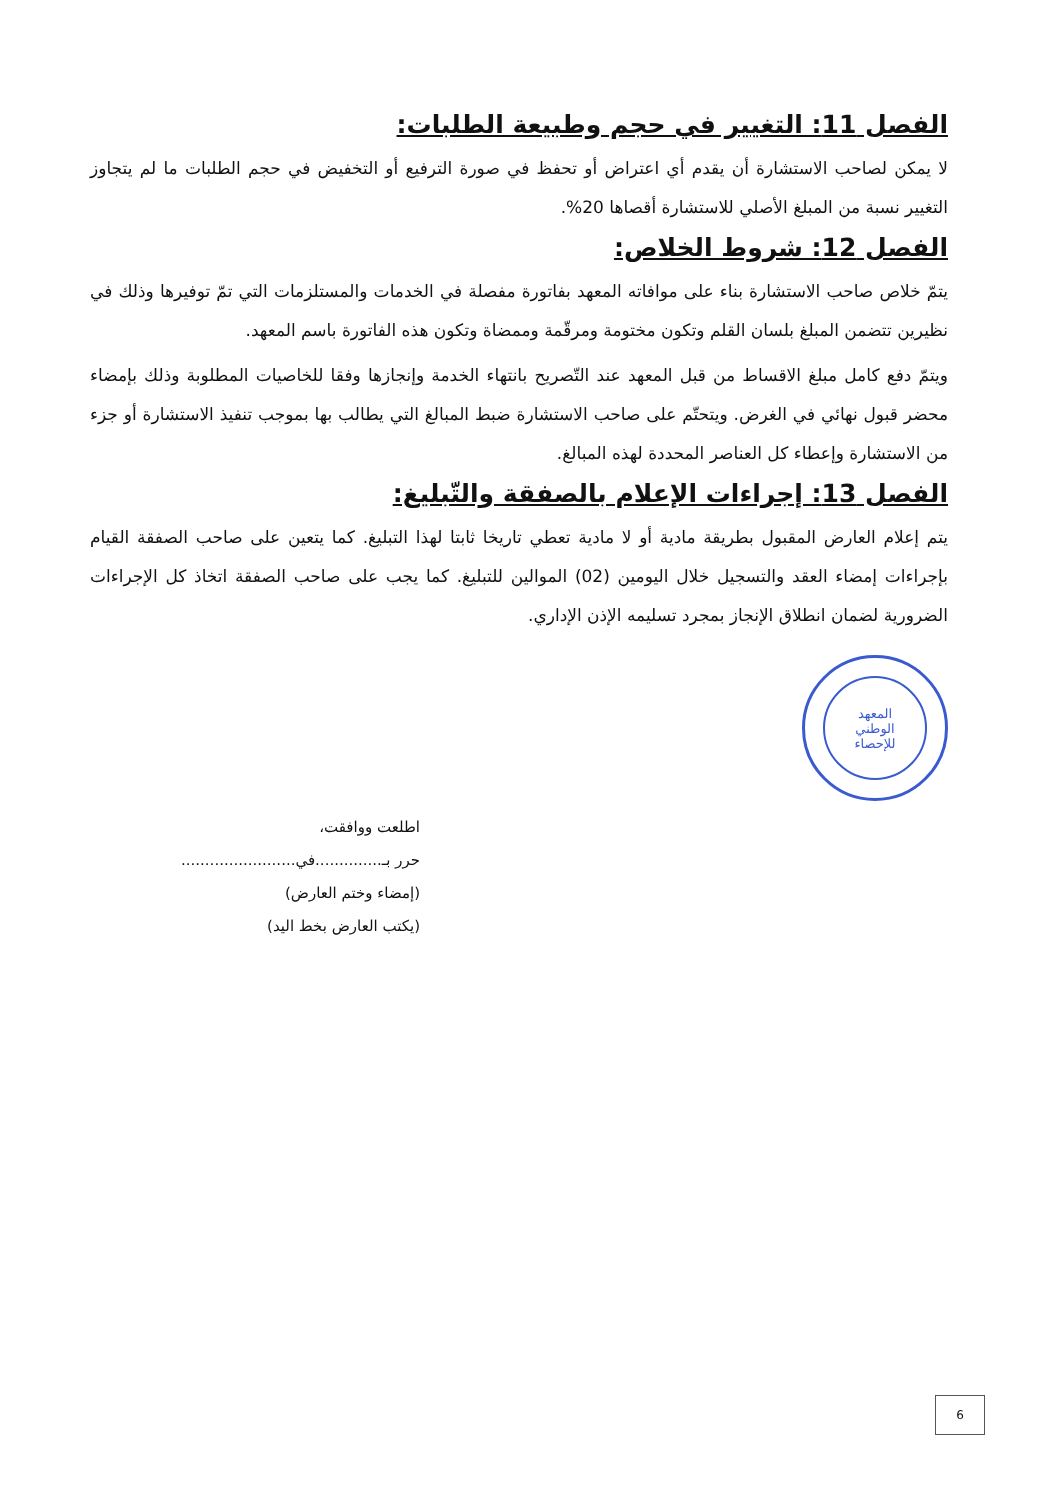الفصل 11: التغيير في حجم وطبيعة الطلبات:
لا يمكن لصاحب الاستشارة أن يقدم أي اعتراض أو تحفظ في صورة الترفيع أو التخفيض في حجم الطلبات ما لم يتجاوز التغيير نسبة من المبلغ الأصلي للاستشارة أقصاها 20%.
الفصل 12: شروط الخلاص:
يتمّ خلاص صاحب الاستشارة بناء على موافاته المعهد بفاتورة مفصلة في الخدمات والمستلزمات التي تمّ توفيرها وذلك في نظيرين تتضمن المبلغ بلسان القلم وتكون مختومة ومرقّمة وممضاة وتكون هذه الفاتورة باسم المعهد.
ويتمّ دفع كامل مبلغ الاقساط من قبل المعهد عند التّصريح بانتهاء الخدمة وإنجازها وفقا للخاصيات المطلوبة وذلك بإمضاء محضر قبول نهائي في الغرض. ويتحتّم على صاحب الاستشارة ضبط المبالغ التي يطالب بها بموجب تنفيذ الاستشارة أو جزء من الاستشارة وإعطاء كل العناصر المحددة لهذه المبالغ.
الفصل 13: إجراءات الإعلام بالصفقة والتّبليغ:
يتم إعلام العارض المقبول بطريقة مادية أو لا مادية تعطي تاريخا ثابتا لهذا التبليغ. كما يتعين على صاحب الصفقة القيام بإجراءات إمضاء العقد والتسجيل خلال اليومين (02) الموالين للتبليغ. كما يجب على صاحب الصفقة اتخاذ كل الإجراءات الضرورية لضمان انطلاق الإنجاز بمجرد تسليمه الإذن الإداري.
المعهد
الوطني
للإحصاء
اطلعت ووافقت،
حرر بـ..............في........................
(إمضاء وختم العارض)
(يكتب العارض بخط اليد)
6